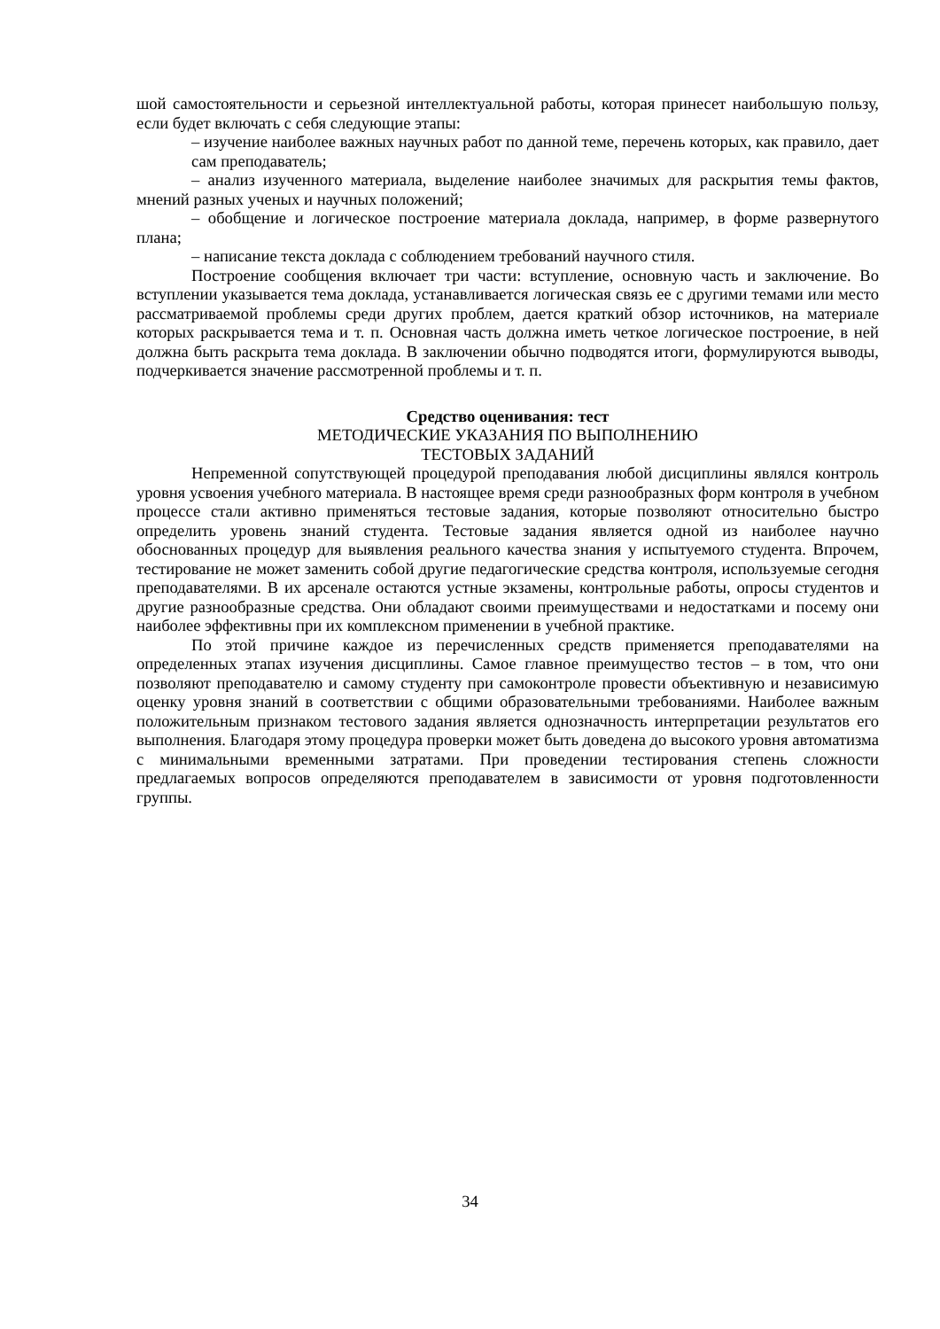шой самостоятельности и серьезной интеллектуальной работы, которая принесет наибольшую пользу, если будет включать с себя следующие этапы:
– изучение наиболее важных научных работ по данной теме, перечень которых, как правило, дает сам преподаватель;
– анализ изученного материала, выделение наиболее значимых для раскрытия темы фактов, мнений разных ученых и научных положений;
– обобщение и логическое построение материала доклада, например, в форме развернутого плана;
– написание текста доклада с соблюдением требований научного стиля.
Построение сообщения включает три части: вступление, основную часть и заключение. Во вступлении указывается тема доклада, устанавливается логическая связь ее с другими темами или место рассматриваемой проблемы среди других проблем, дается краткий обзор источников, на материале которых раскрывается тема и т. п. Основная часть должна иметь четкое логическое построение, в ней должна быть раскрыта тема доклада. В заключении обычно подводятся итоги, формулируются выводы, подчеркивается значение рассмотренной проблемы и т. п.
Средство оценивания: тест
МЕТОДИЧЕСКИЕ УКАЗАНИЯ ПО ВЫПОЛНЕНИЮ
ТЕСТОВЫХ ЗАДАНИЙ
Непременной сопутствующей процедурой преподавания любой дисциплины являлся контроль уровня усвоения учебного материала. В настоящее время среди разнообразных форм контроля в учебном процессе стали активно применяться тестовые задания, которые позволяют относительно быстро определить уровень знаний студента. Тестовые задания является одной из наиболее научно обоснованных процедур для выявления реального качества знания у испытуемого студента. Впрочем, тестирование не может заменить собой другие педагогические средства контроля, используемые сегодня преподавателями. В их арсенале остаются устные экзамены, контрольные работы, опросы студентов и другие разнообразные средства. Они обладают своими преимуществами и недостатками и посему они наиболее эффективны при их комплексном применении в учебной практике.
По этой причине каждое из перечисленных средств применяется преподавателями на определенных этапах изучения дисциплины. Самое главное преимущество тестов – в том, что они позволяют преподавателю и самому студенту при самоконтроле провести объективную и независимую оценку уровня знаний в соответствии с общими образовательными требованиями. Наиболее важным положительным признаком тестового задания является однозначность интерпретации результатов его выполнения. Благодаря этому процедура проверки может быть доведена до высокого уровня автоматизма с минимальными временными затратами. При проведении тестирования степень сложности предлагаемых вопросов определяются преподавателем в зависимости от уровня подготовленности группы.
34